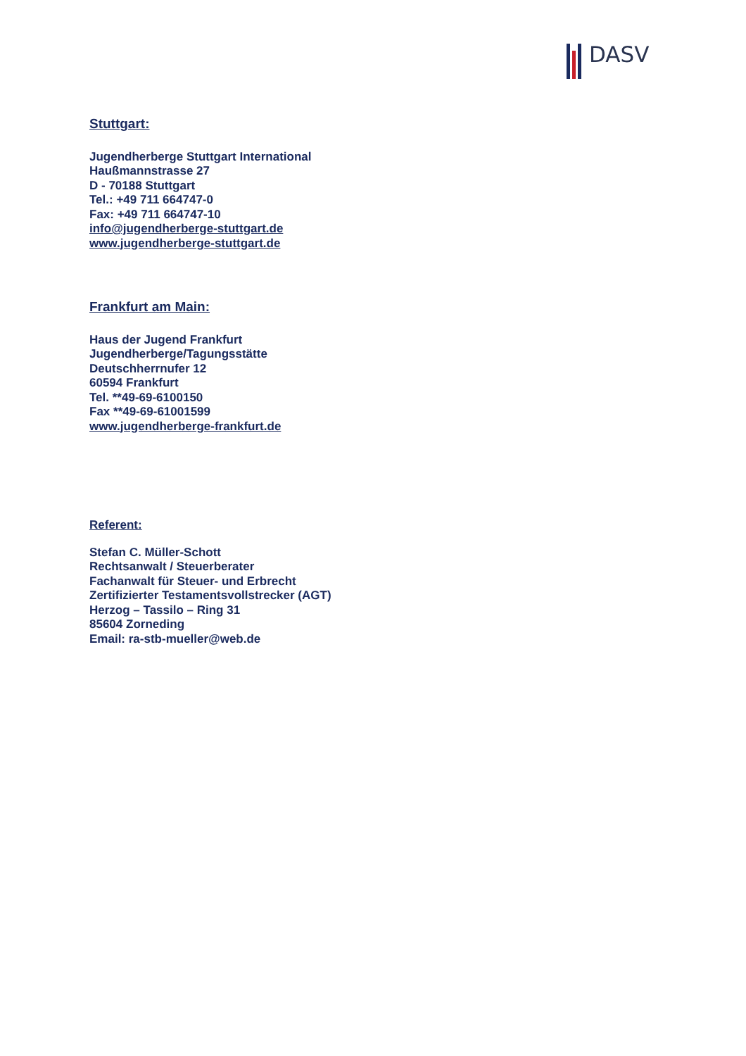DASV
Stuttgart:
Jugendherberge Stuttgart International
Haußmannstrasse 27
D - 70188 Stuttgart
Tel.: +49 711 664747-0
Fax: +49 711 664747-10
info@jugendherberge-stuttgart.de
www.jugendherberge-stuttgart.de
Frankfurt am Main:
Haus der Jugend Frankfurt
Jugendherberge/Tagungsstätte
Deutschherrnufer 12
60594 Frankfurt
Tel. **49-69-6100150
Fax **49-69-61001599
www.jugendherberge-frankfurt.de
Referent:
Stefan C. Müller-Schott
Rechtsanwalt / Steuerberater
Fachanwalt für Steuer- und Erbrecht
Zertifizierter Testamentsvollstrecker (AGT)
Herzog – Tassilo – Ring 31
85604 Zorneding
Email: ra-stb-mueller@web.de